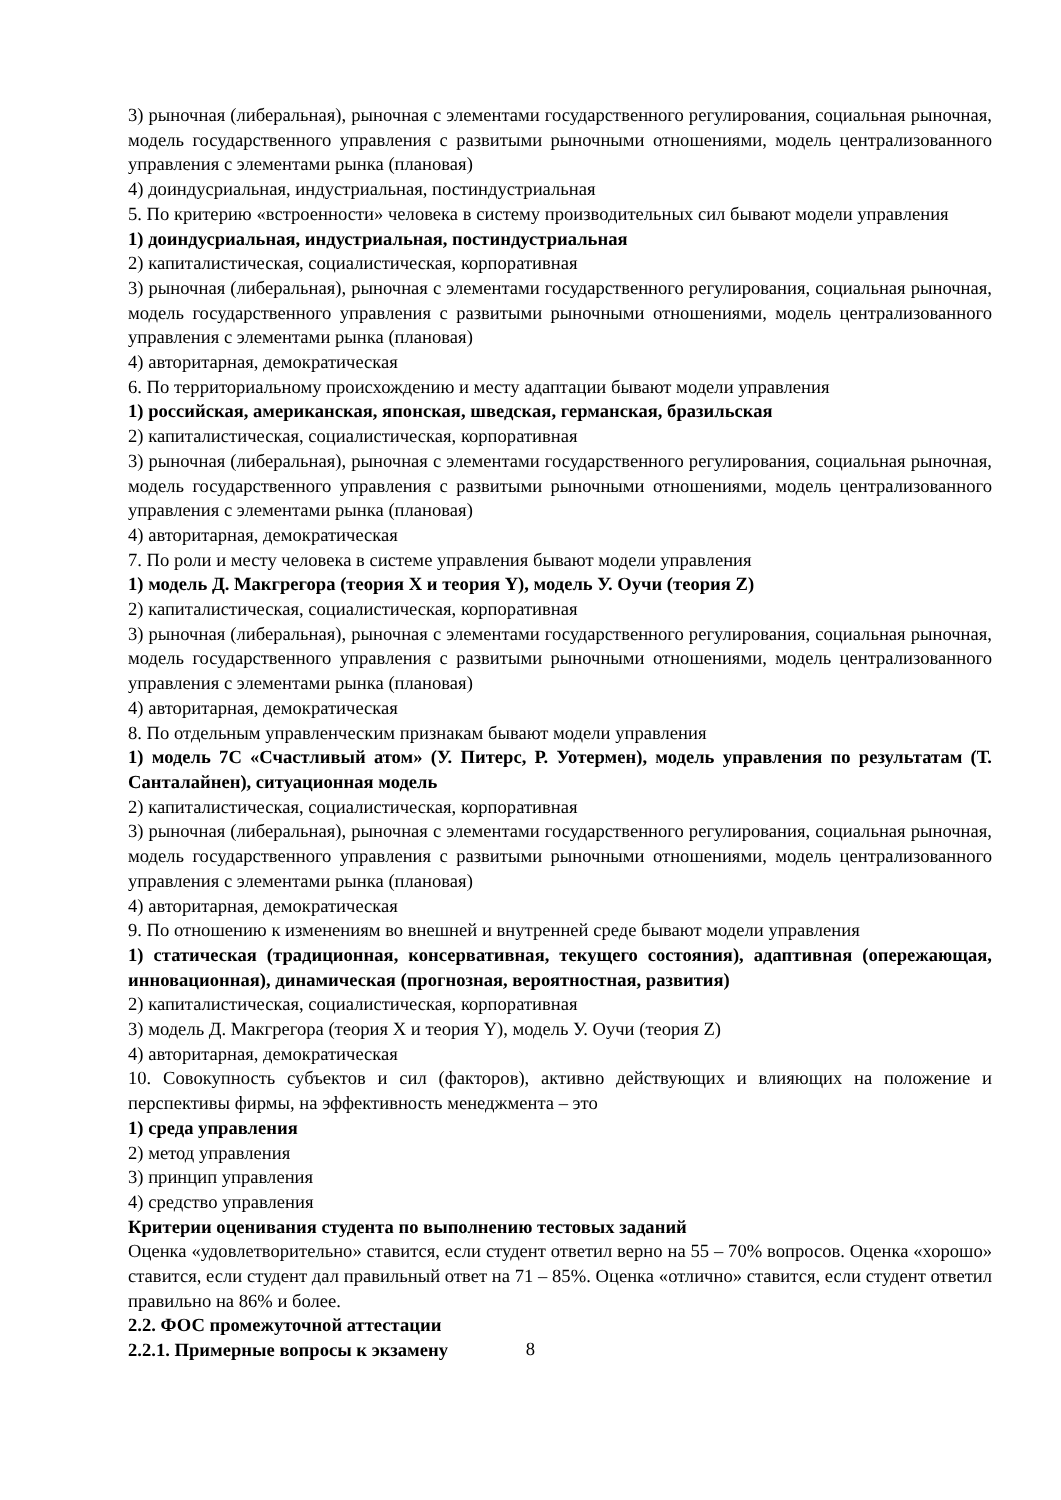3) рыночная (либеральная), рыночная с элементами государственного регулирования, социальная рыночная, модель государственного управления с развитыми рыночными отношениями, модель централизованного управления с элементами рынка (плановая)
4) доиндусриальная, индустриальная, постиндустриальная
5. По критерию «встроенности» человека в систему производительных сил бывают модели управления
1) доиндусриальная, индустриальная, постиндустриальная
2) капиталистическая, социалистическая, корпоративная
3) рыночная (либеральная), рыночная с элементами государственного регулирования, социальная рыночная, модель государственного управления с развитыми рыночными отношениями, модель централизованного управления с элементами рынка (плановая)
4) авторитарная, демократическая
6. По территориальному происхождению и месту адаптации бывают модели управления
1) российская, американская, японская, шведская, германская, бразильская
2) капиталистическая, социалистическая, корпоративная
3) рыночная (либеральная), рыночная с элементами государственного регулирования, социальная рыночная, модель государственного управления с развитыми рыночными отношениями, модель централизованного управления с элементами рынка (плановая)
4) авторитарная, демократическая
7. По роли и месту человека в системе управления бывают модели управления
1) модель Д. Макгрегора (теория X и теория Y), модель У. Оучи (теория Z)
2) капиталистическая, социалистическая, корпоративная
3) рыночная (либеральная), рыночная с элементами государственного регулирования, социальная рыночная, модель государственного управления с развитыми рыночными отношениями, модель централизованного управления с элементами рынка (плановая)
4) авторитарная, демократическая
8. По отдельным управленческим признакам бывают модели управления
1) модель 7С «Счастливый атом» (У. Питерс, Р. Уотермен), модель управления по результатам (Т. Санталайнен), ситуационная модель
2) капиталистическая, социалистическая, корпоративная
3) рыночная (либеральная), рыночная с элементами государственного регулирования, социальная рыночная, модель государственного управления с развитыми рыночными отношениями, модель централизованного управления с элементами рынка (плановая)
4) авторитарная, демократическая
9. По отношению к изменениям во внешней и внутренней среде бывают модели управления
1) статическая (традиционная, консервативная, текущего состояния), адаптивная (опережающая, инновационная), динамическая (прогнозная, вероятностная, развития)
2) капиталистическая, социалистическая, корпоративная
3) модель Д. Макгрегора (теория X и теория Y), модель У. Оучи (теория Z)
4) авторитарная, демократическая
10. Совокупность субъектов и сил (факторов), активно действующих и влияющих на положение и перспективы фирмы, на эффективность менеджмента – это
1) среда управления
2) метод управления
3) принцип управления
4) средство управления
Критерии оценивания студента по выполнению тестовых заданий
Оценка «удовлетворительно» ставится, если студент ответил верно на 55 – 70% вопросов. Оценка «хорошо» ставится, если студент дал правильный ответ на 71 – 85%. Оценка «отлично» ставится, если студент ответил правильно на 86% и более.
2.2. ФОС промежуточной аттестации
2.2.1. Примерные вопросы к экзамену
8